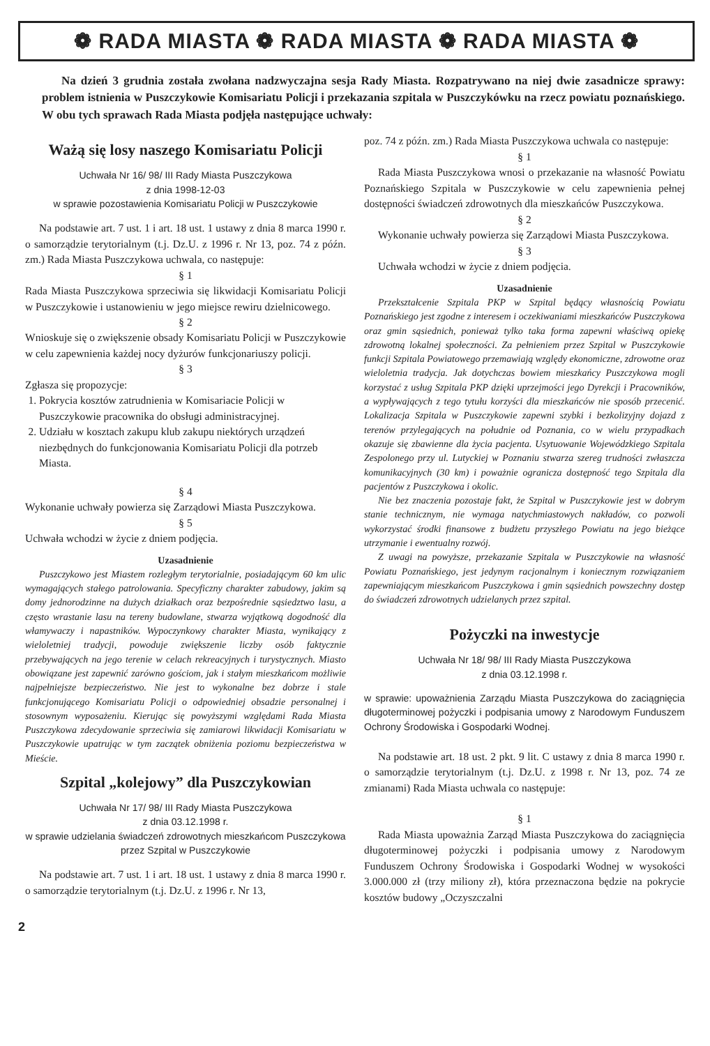❁ RADA MIASTA ❁ RADA MIASTA ❁ RADA MIASTA ❁
Na dzień 3 grudnia została zwołana nadzwyczajna sesja Rady Miasta. Rozpatrywano na niej dwie zasadnicze sprawy: problem istnienia w Puszczykowie Komisariatu Policji i przekazania szpitala w Puszczykówku na rzecz powiatu poznańskiego. W obu tych sprawach Rada Miasta podjęła następujące uchwały:
Ważą się losy naszego Komisariatu Policji
Uchwała Nr 16/ 98/ III Rady Miasta Puszczykowa
z dnia 1998-12-03
w sprawie pozostawienia Komisariatu Policji w Puszczykowie
Na podstawie art. 7 ust. 1 i art. 18 ust. 1 ustawy z dnia 8 marca 1990 r. o samorządzie terytorialnym (t.j. Dz.U. z 1996 r. Nr 13, poz. 74 z późn. zm.) Rada Miasta Puszczykowa uchwala, co następuje:
§ 1
Rada Miasta Puszczykowa sprzeciwia się likwidacji Komisariatu Policji w Puszczykowie i ustanowieniu w jego miejsce rewiru dzielnicowego.
§ 2
Wnioskuje się o zwiększenie obsady Komisariatu Policji w Puszczykowie w celu zapewnienia każdej nocy dyżurów funkcjonariuszy policji.
§ 3
Zgłasza się propozycje:
1. Pokrycia kosztów zatrudnienia w Komisariacie Policji w Puszczykowie pracownika do obsługi administracyjnej.
2. Udziału w kosztach zakupu klub zakupu niektórych urządzeń niezbędnych do funkcjonowania Komisariatu Policji dla potrzeb Miasta.
§ 4
Wykonanie uchwały powierza się Zarządowi Miasta Puszczykowa.
§ 5
Uchwała wchodzi w życie z dniem podjęcia.
Uzasadnienie
Puszczykowo jest Miastem rozległym terytorialnie, posiadającym 60 km ulic wymagających stałego patrolowania. Specyficzny charakter zabudowy, jakim są domy jednorodzinne na dużych działkach oraz bezpośrednie sąsiedztwo lasu, a często wrastanie lasu na tereny budowlane, stwarza wyjątkową dogodność dla włamywaczy i napastników. Wypoczynkowy charakter Miasta, wynikający z wieloletniej tradycji, powoduje zwiększenie liczby osób faktycznie przebywających na jego terenie w celach rekreacyjnych i turystycznych. Miasto obowiązane jest zapewnić zarówno gościom, jak i stałym mieszkańcom możliwie najpełniejsze bezpieczeństwo. Nie jest to wykonalne bez dobrze i stale funkcjonującego Komisariatu Policji o odpowiedniej obsadzie personalnej i stosownym wyposażeniu. Kierując się powyższymi względami Rada Miasta Puszczykowa zdecydowanie sprzeciwia się zamiarowi likwidacji Komisariatu w Puszczykowie upatrując w tym zaczątek obniżenia poziomu bezpieczeństwa w Mieście.
Szpital „kolejowy” dla Puszczykowian
Uchwała Nr 17/ 98/ III Rady Miasta Puszczykowa
z dnia 03.12.1998 r.
w sprawie udzielania świadczeń zdrowotnych mieszkańcom Puszczykowa przez Szpital w Puszczykowie
Na podstawie art. 7 ust. 1 i art. 18 ust. 1 ustawy z dnia 8 marca 1990 r. o samorządzie terytorialnym (t.j. Dz.U. z 1996 r. Nr 13,
poz. 74 z późn. zm.) Rada Miasta Puszczykowa uchwala co następuje:
§ 1
Rada Miasta Puszczykowa wnosi o przekazanie na własność Powiatu Poznańskiego Szpitala w Puszczykowie w celu zapewnienia pełnej dostępności świadczeń zdrowotnych dla mieszkańców Puszczykowa.
§ 2
Wykonanie uchwały powierza się Zarządowi Miasta Puszczykowa.
§ 3
Uchwała wchodzi w życie z dniem podjęcia.
Uzasadnienie
Przekształcenie Szpitala PKP w Szpital będący własnością Powiatu Poznańskiego jest zgodne z interesem i oczekiwaniami mieszkańców Puszczykowa oraz gmin sąsiednich, ponieważ tylko taka forma zapewni właściwą opiekę zdrowotną lokalnej społeczności. Za pełnieniem przez Szpital w Puszczykowie funkcji Szpitala Powiatowego przemawiają względy ekonomiczne, zdrowotne oraz wieloletnia tradycja. Jak dotychczas bowiem mieszkańcy Puszczykowa mogli korzystać z usług Szpitala PKP dzięki uprzejmości jego Dyrekcji i Pracowników, a wypływających z tego tytułu korzyści dla mieszkańców nie sposób przecenić. Lokalizacja Szpitala w Puszczykowie zapewni szybki i bezkolizyjny dojazd z terenów przylegających na południe od Poznania, co w wielu przypadkach okazuje się zbawienne dla życia pacjenta. Usytuowanie Wojewódzkiego Szpitala Zespolonego przy ul. Lutyckiej w Poznaniu stwarza szereg trudności zwłaszcza komunikacyjnych (30 km) i poważnie ogranicza dostępność tego Szpitala dla pacjentów z Puszczykowa i okolic.
Nie bez znaczenia pozostaje fakt, że Szpital w Puszczykowie jest w dobrym stanie technicznym, nie wymaga natychmiastowych nakładów, co pozwoli wykorzystać środki finansowe z budżetu przyszłego Powiatu na jego bieżące utrzymanie i ewentualny rozwój.
Z uwagi na powyższe, przekazanie Szpitala w Puszczykowie na własność Powiatu Poznańskiego, jest jedynym racjonalnym i koniecznym rozwiązaniem zapewniającym mieszkańcom Puszczykowa i gmin sąsiednich powszechny dostęp do świadczeń zdrowotnych udzielanych przez szpital.
Pożyczki na inwestycje
Uchwała Nr 18/ 98/ III Rady Miasta Puszczykowa
z dnia 03.12.1998 r.
w sprawie: upoważnienia Zarządu Miasta Puszczykowa do zaciągnięcia długoterminowej pożyczki i podpisania umowy z Narodowym Funduszem Ochrony Środowiska i Gospodarki Wodnej.
Na podstawie art. 18 ust. 2 pkt. 9 lit. C ustawy z dnia 8 marca 1990 r. o samorządzie terytorialnym (t.j. Dz.U. z 1998 r. Nr 13, poz. 74 ze zmianami) Rada Miasta uchwala co następuje:
§ 1
Rada Miasta upoważnia Zarząd Miasta Puszczykowa do zaciągnięcia długoterminowej pożyczki i podpisania umowy z Narodowym Funduszem Ochrony Środowiska i Gospodarki Wodnej w wysokości 3.000.000 zł (trzy miliony zł), która przeznaczona będzie na pokrycie kosztów budowy „Oczyszczalni
2